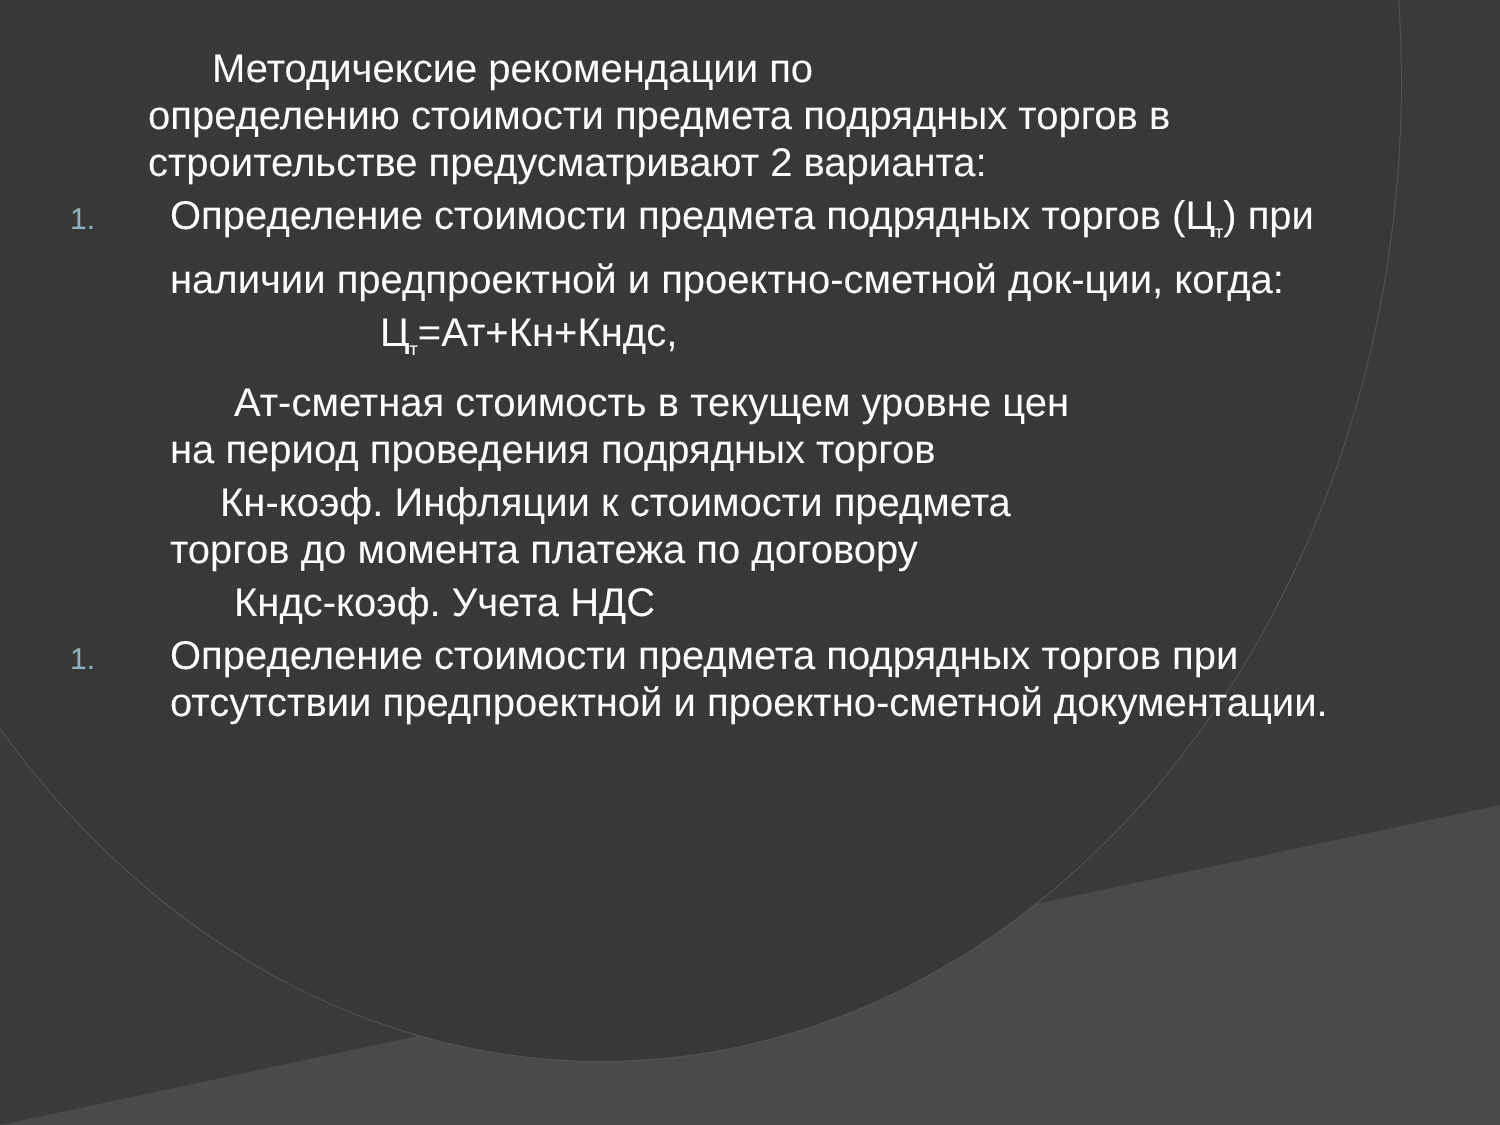Методичексие рекомендации по
определению стоимости предмета подрядных торгов в строительстве предусматривают 2 варианта:
1.
Определение стоимости предмета подрядных торгов (Ц<sub>т</sub>) при наличии предпроектной и проектно-сметной док-ции, когда:
Ц<sub>т</sub>=Ат+Кн+Кндс,
Ат-сметная стоимость в текущем уровне цен
на период проведения подрядных торгов
Кн-коэф. Инфляции к стоимости предмета
торгов до момента платежа по договору
Кндс-коэф. Учета НДС
1.
Определение стоимости предмета подрядных торгов при отсутствии предпроектной и проектно-сметной документации.